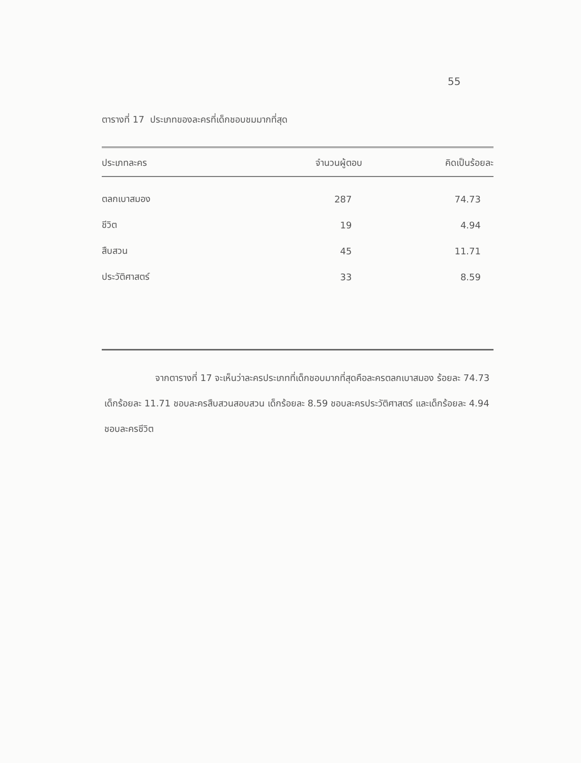55
ตารางที่ 17 ประเภทของละครที่เด็กชอบชมมากที่สุด
| ประเภทละคร | จำนวนผู้ตอบ | คิดเป็นร้อยละ |
| --- | --- | --- |
| ตลกเบาสมอง | 287 | 74.73 |
| ชีวิต | 19 | 4.94 |
| สืบสวน | 45 | 11.71 |
| ประวัติศาสตร์ | 33 | 8.59 |
จากตารางที่ 17 จะเห็นว่าละครประเภทที่เด็กชอบมากที่สุดคือละครตลกเบาสมอง ร้อยละ 74.73 เด็กร้อยละ 11.71 ชอบละครสืบสวนสอบสวน เด็กร้อยละ 8.59 ชอบละครประวัติศาสตร์ และเด็กร้อยละ 4.94 ชอบละครชีวิต